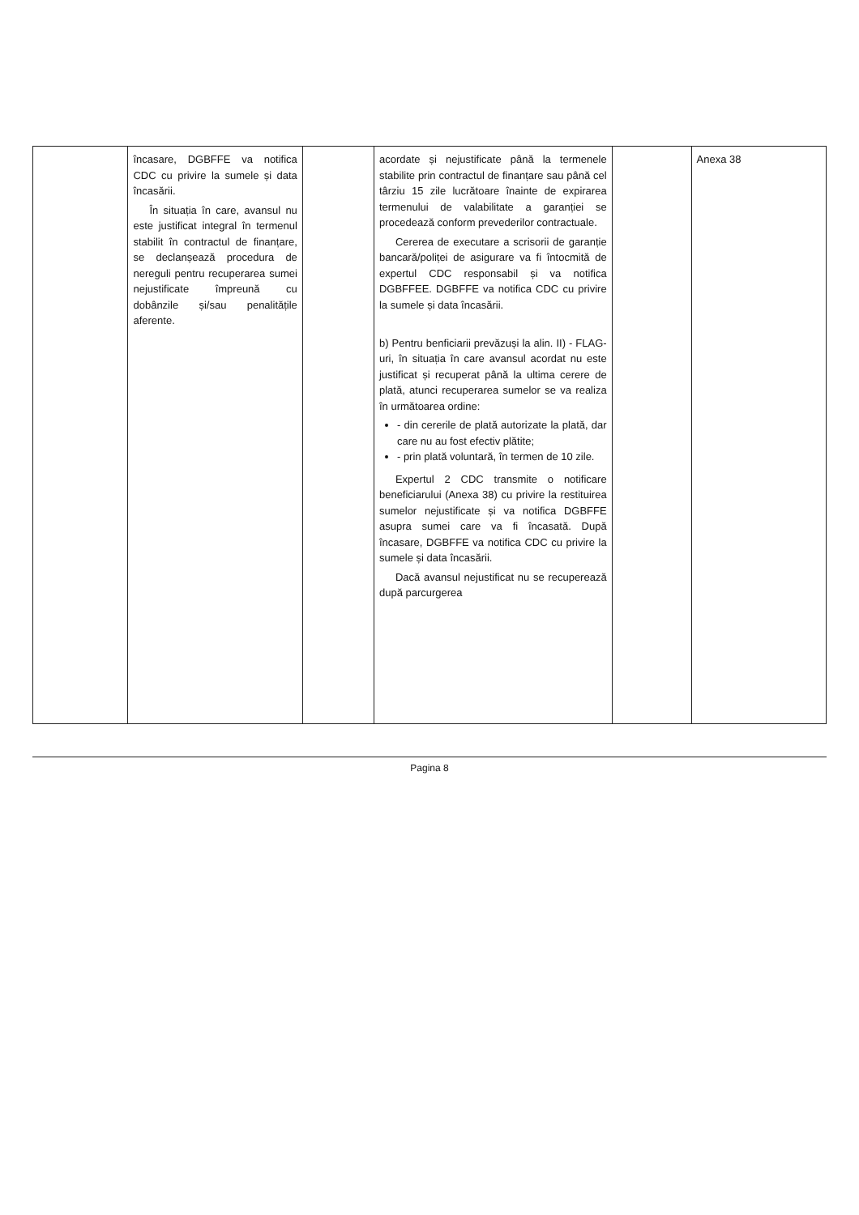| | încasare, DGBFFE va notifica CDC cu privire la sumele și data încasării. În situația în care, avansul nu este justificat integral în termenul stabilit în contractul de finanțare, se declanșează procedura de nereguli pentru recuperarea sumei nejustificate împreună cu dobânzile și/sau penalitățile aferente. | | acordate și nejustificate până la termenele stabilite prin contractul de finanțare sau până cel târziu 15 zile lucrătoare înainte de expirarea termenului de valabilitate a garanției se procedează conform prevederilor contractuale. Cererea de executare a scrisorii de garanție bancară/poliței de asigurare va fi întocmită de expertul CDC responsabil și va notifica DGBFFEE. DGBFFE va notifica CDC cu privire la sumele și data încasării. b) Pentru benficiarii prevăzuși la alin. II) - FLAG-uri, în situația în care avansul acordat nu este justificat și recuperat până la ultima cerere de plată, atunci recuperarea sumelor se va realiza în următoarea ordine: - din cererile de plată autorizate la plată, dar care nu au fost efectiv plătite; - prin plată voluntară, în termen de 10 zile. Expertul 2 CDC transmite o notificare beneficiarului (Anexa 38) cu privire la restituirea sumelor nejustificate și va notifica DGBFFE asupra sumei care va fi încasată. După încasare, DGBFFE va notifica CDC cu privire la sumele și data încasării. Dacă avansul nejustificat nu se recuperează după parcurgerea | | Anexa 38 |
Pagina 8